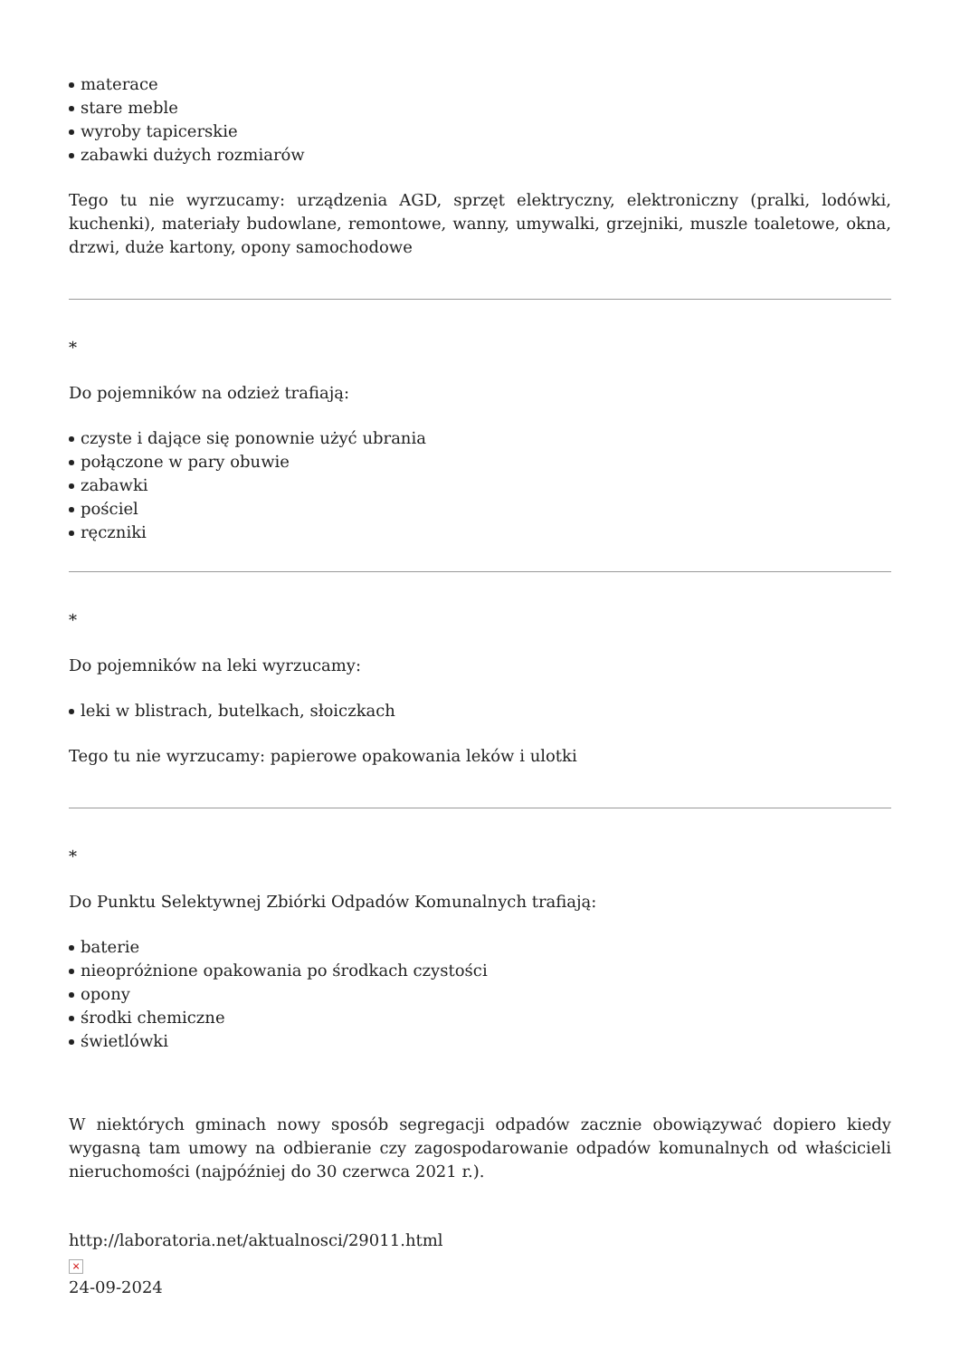materace
stare meble
wyroby tapicerskie
zabawki dużych rozmiarów
Tego tu nie wyrzucamy: urządzenia AGD, sprzęt elektryczny, elektroniczny (pralki, lodówki, kuchenki), materiały budowlane, remontowe, wanny, umywalki, grzejniki, muszle toaletowe, okna, drzwi, duże kartony, opony samochodowe
*
Do pojemników na odzież trafiają:
czyste i dające się ponownie użyć ubrania
połączone w pary obuwie
zabawki
pościel
ręczniki
*
Do pojemników na leki wyrzucamy:
leki w blistrach, butelkach, słoiczkach
Tego tu nie wyrzucamy: papierowe opakowania leków i ulotki
*
Do Punktu Selektywnej Zbiórki Odpadów Komunalnych trafiają:
baterie
nieopróżnione opakowania po środkach czystości
opony
środki chemiczne
świetlówki
W niektórych gminach nowy sposób segregacji odpadów zacznie obowiązywać dopiero kiedy wygasną tam umowy na odbieranie czy zagospodarowanie odpadów komunalnych od właścicieli nieruchomości (najpóźniej do 30 czerwca 2021 r.).
http://laboratoria.net/aktualnosci/29011.html
×
24-09-2024